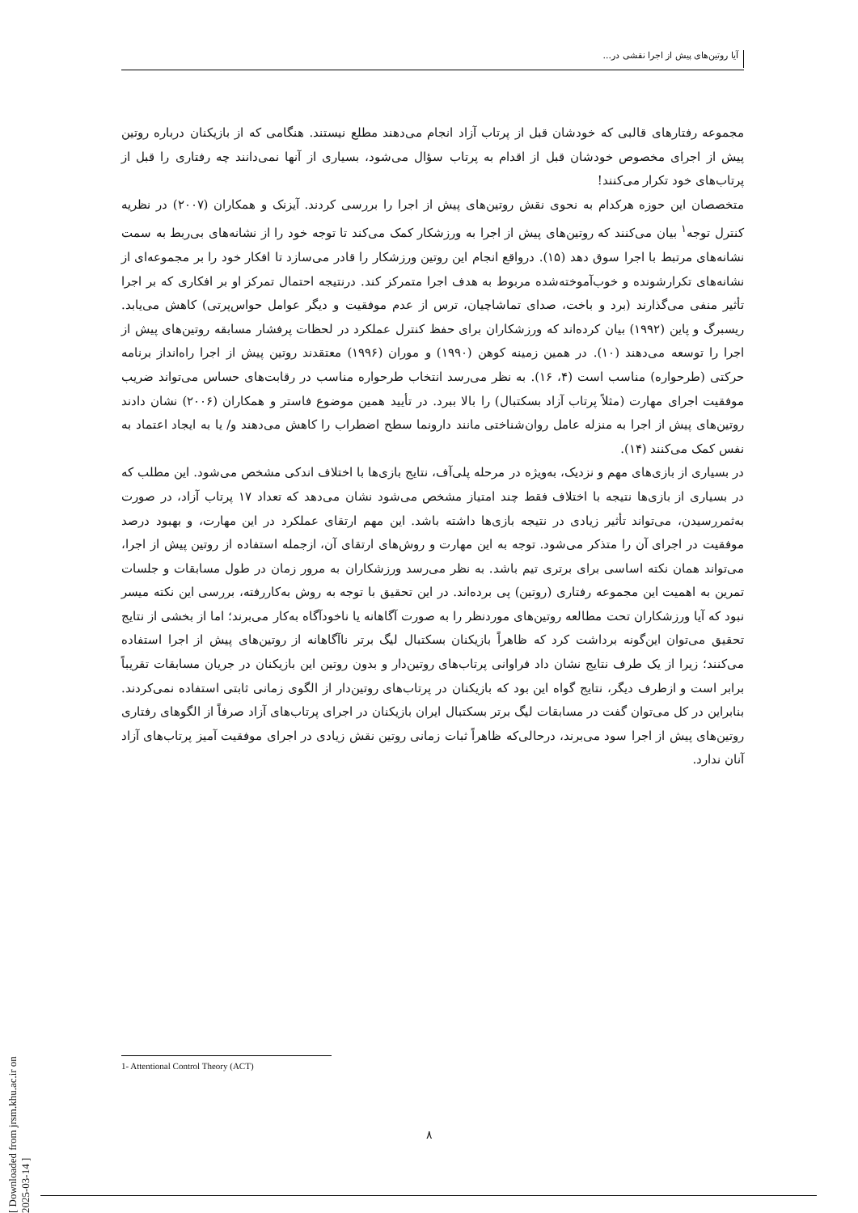آیا روتین‌های پیش از اجرا نقشی در...
مجموعه رفتارهای قالبی که خودشان قبل از پرتاب آزاد انجام می‌دهند مطلع نیستند. هنگامی که از بازیکنان درباره روتین پیش از اجرای مخصوص خودشان قبل از اقدام به پرتاب سؤال می‌شود، بسیاری از آنها نمی‌دانند چه رفتاری را قبل از پرتاب‌های خود تکرار می‌کنند!
متخصصان این حوزه هرکدام به نحوی نقش روتین‌های پیش از اجرا را بررسی کردند. آیزنک و همکاران (۲۰۰۷) در نظریه کنترل توجه<sup>۱</sup> بیان می‌کنند که روتین‌های پیش از اجرا به ورزشکار کمک می‌کند تا توجه خود را از نشانه‌های بی‌ربط به سمت نشانه‌های مرتبط با اجرا سوق دهد (۱۵). درواقع انجام این روتین ورزشکار را قادر می‌سازد تا افکار خود را بر مجموعه‌ای از نشانه‌های تکرارشونده و خوب‌آموخته‌شده مربوط به هدف اجرا متمرکز کند. درنتیجه احتمال تمرکز او بر افکاری که بر اجرا تأثیر منفی می‌گذارند (برد و باخت، صدای تماشاچیان، ترس از عدم موفقیت و دیگر عوامل حواس‌پرتی) کاهش می‌یابد. ریسبرگ و پاین (۱۹۹۲) بیان کرده‌اند که ورزشکاران برای حفظ کنترل عملکرد در لحظات پرفشار مسابقه روتین‌های پیش از اجرا را توسعه می‌دهند (۱۰). در همین زمینه کوهن (۱۹۹۰) و موران (۱۹۹۶) معتقدند روتین پیش از اجرا راه‌انداز برنامه حرکتی (طرحواره) مناسب است (۴، ۱۶). به نظر می‌رسد انتخاب طرحواره مناسب در رقابت‌های حساس می‌تواند ضریب موفقیت اجرای مهارت (مثلاً پرتاب آزاد بسکتبال) را بالا ببرد. در تأیید همین موضوع فاستر و همکاران (۲۰۰۶) نشان دادند روتین‌های پیش از اجرا به منزله عامل روان‌شناختی مانند دارونما سطح اضطراب را کاهش می‌دهند و/ یا به ایجاد اعتماد به نفس کمک می‌کنند (۱۴).
در بسیاری از بازی‌های مهم و نزدیک، به‌ویژه در مرحله پلی‌آف، نتایج بازی‌ها با اختلاف اندکی مشخص می‌شود. این مطلب که در بسیاری از بازی‌ها نتیجه با اختلاف فقط چند امتیاز مشخص می‌شود نشان می‌دهد که تعداد ۱۷ پرتاب آزاد، در صورت به‌ثمررسیدن، می‌تواند تأثیر زیادی در نتیجه بازی‌ها داشته باشد. این مهم ارتقای عملکرد در این مهارت، و بهبود درصد موفقیت در اجرای آن را متذکر می‌شود. توجه به این مهارت و روش‌های ارتقای آن، ازجمله استفاده از روتین پیش از اجرا، می‌تواند همان نکته اساسی برای برتری تیم باشد. به نظر می‌رسد ورزشکاران به مرور زمان در طول مسابقات و جلسات تمرین به اهمیت این مجموعه رفتاری (روتین) پی برده‌اند. در این تحقیق با توجه به روش به‌کاررفته، بررسی این نکته میسر نبود که آیا ورزشکاران تحت مطالعه روتین‌های موردنظر را به صورت آگاهانه یا ناخودآگاه به‌کار می‌برند؛ اما از بخشی از نتایج تحقیق می‌توان این‌گونه برداشت کرد که ظاهراً بازیکنان بسکتبال لیگ برتر ناآگاهانه از روتین‌های پیش از اجرا استفاده می‌کنند؛ زیرا از یک طرف نتایج نشان داد فراوانی پرتاب‌های روتین‌دار و بدون روتین این بازیکنان در جریان مسابقات تقریباً برابر است و ازطرف دیگر، نتایج گواه این بود که بازیکنان در پرتاب‌های روتین‌دار از الگوی زمانی ثابتی استفاده نمی‌کردند. بنابراین در کل می‌توان گفت در مسابقات لیگ برتر بسکتبال ایران بازیکنان در اجرای پرتاب‌های آزاد صرفاً از الگوهای رفتاری روتین‌های پیش از اجرا سود می‌برند، درحالی‌که ظاهراً ثبات زمانی روتین نقش زیادی در اجرای موفقیت آمیز پرتاب‌های آزاد آنان ندارد.
1- Attentional Control Theory (ACT)
۸
[ Downloaded from jrsm.khu.ac.ir on 2025-03-14 ]